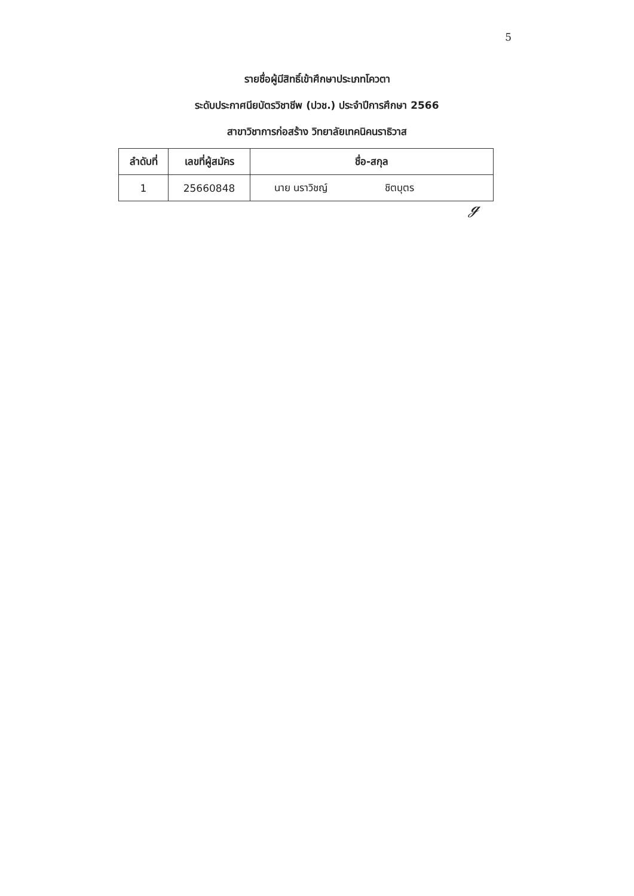5
รายชื่อผู้มีสิทธิ์เข้าศึกษาประเภทโควตา
ระดับประกาศนียบัตรวิชาชีพ (ปวช.) ประจำปีการศึกษา 2566
สาขาวิชาการก่อสร้าง วิทยาลัยเทคนิคนราธิวาส
| ลำดับที่ | เลขที่ผู้สมัคร | ชื่อ-สกุล |
| --- | --- | --- |
| 1 | 25660848 | นาย นราวิชญ์ ชิตบุตร |
ℊ